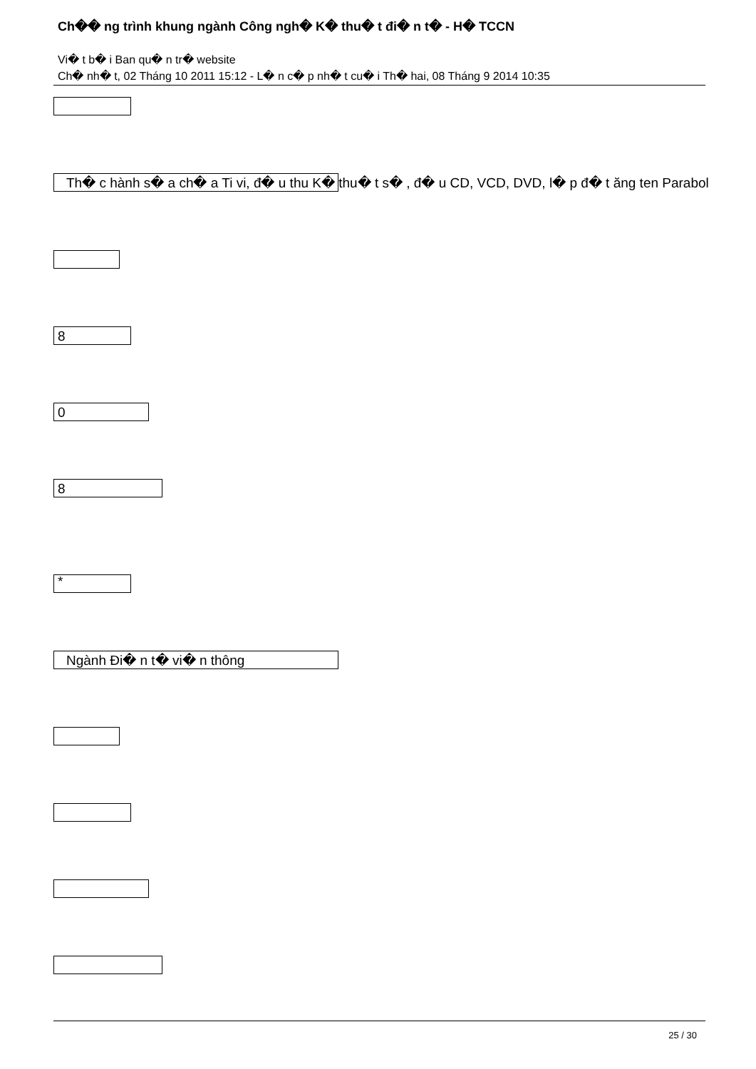Ch�� ng trình khung ngành Công ngh� K� thu� t đi� n t� - H� TCCN
Vi� t b� i Ban qu� n tr� website
Ch� nh� t, 02 Tháng 10 2011 15:12 - L� n c� p nh� t cu� i Th� hai, 08 Tháng 9 2014 10:35
Th� c hành s� a ch� a Ti vi, đ� u thu K� thu� t s� , đ� u CD, VCD, DVD, l� p đ� t ăng ten Parabol
8
0
8
*
Ngành Đi� n t� vi� n thông
25 / 30